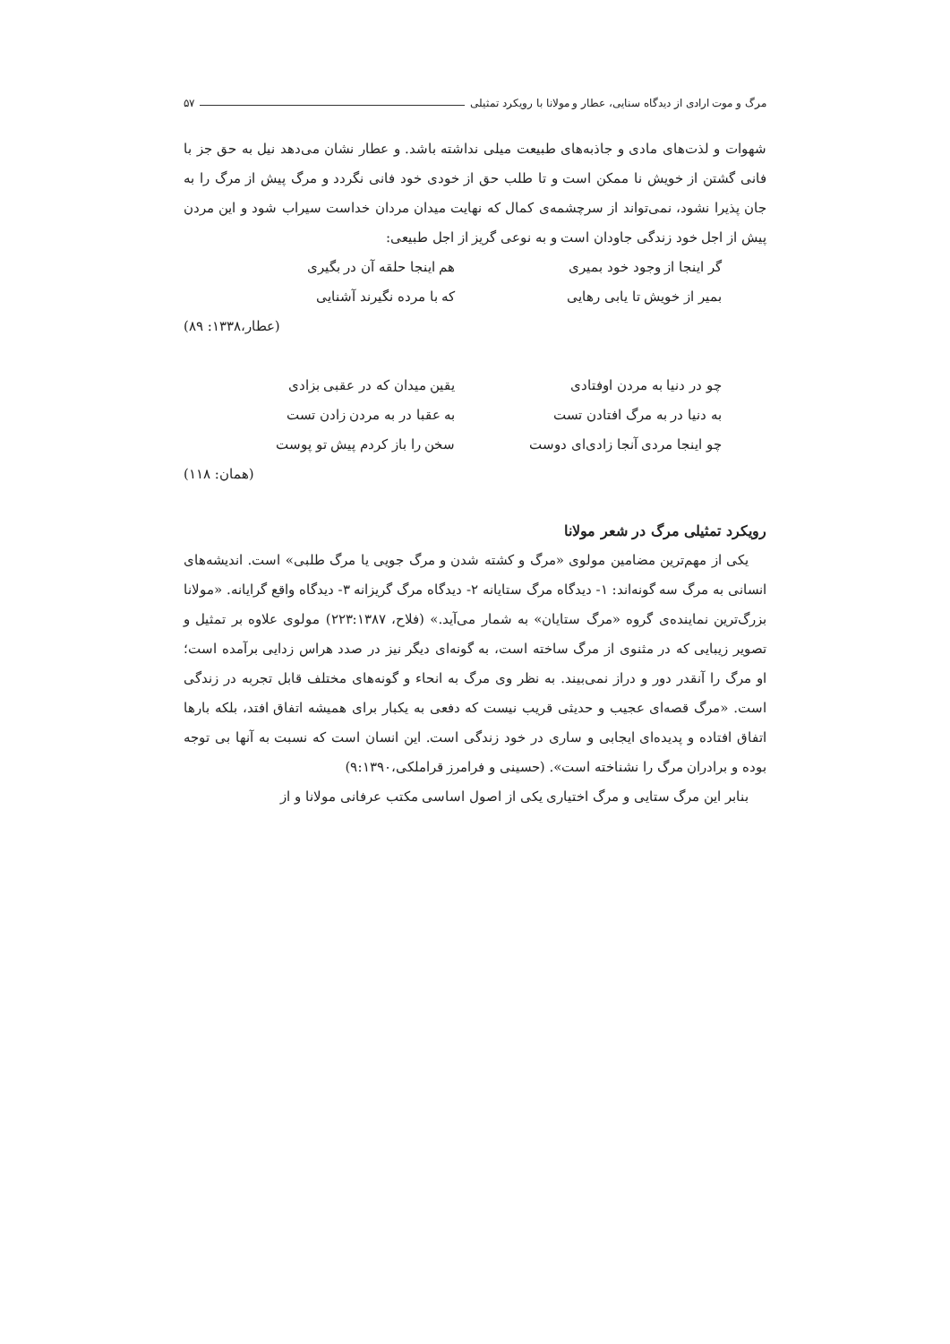مرگ و موت ارادی از دیدگاه سنایی، عطار و مولانا با رویکرد تمثیلی ۵۷
شهوات و لذت‌های مادی و جاذبه‌های طبیعت میلی نداشته باشد. و عطار نشان می‌دهد نیل به حق جز با فانی گشتن از خویش نا ممکن است و تا طلب حق از خودی خود فانی نگردد و مرگ پیش از مرگ را به جان پذیرا نشود، نمی‌تواند از سرچشمه‌ی کمال که نهایت میدان مردان خداست سیراب شود و این مردن پیش از اجل خود زندگی جاودان است و به نوعی گریز از اجل طبیعی:
گر اینجا از وجود خود بمیری هم اینجا حلقه آن در بگیری
بمیر از خویش تا یابی رهایی که با مرده نگیرند آشنایی
(عطار،۱۳۳۸: ۸۹)
چو در دنیا به مردن اوفتادی یقین میدان که در عقبی بزادی
به دنیا در به مرگ افتادن تست به عقبا در به مردن زادن تست
چو اینجا مردی آنجا زادی‌ای دوست سخن را باز کردم پیش تو پوست
(همان: ۱۱۸)
رویکرد تمثیلی مرگ در شعر مولانا
یکی از مهم‌ترین مضامین مولوی «مرگ و کشته شدن و مرگ جویی یا مرگ طلبی» است. اندیشه‌های انسانی به مرگ سه گونه‌اند: ۱- دیدگاه مرگ ستایانه ۲- دیدگاه مرگ گریزانه ۳- دیدگاه واقع گرایانه. «مولانا بزرگ‌ترین نماینده‌ی گروه «مرگ ستایان» به شمار می‌آید.» (فلاح، ۲۲۳:۱۳۸۷) مولوی علاوه بر تمثیل و تصویر زیبایی که در مثنوی از مرگ ساخته است، به گونه‌ای دیگر نیز در صدد هراس زدایی برآمده است؛ او مرگ را آنقدر دور و دراز نمی‌بیند. به نظر وی مرگ به انحاء و گونه‌های مختلف قابل تجربه در زندگی است. «مرگ قصه‌ای عجیب و حدیثی قریب نیست که دفعی به یکبار برای همیشه اتفاق افتد، بلکه بارها اتفاق افتاده و پدیده‌ای ایجابی و ساری در خود زندگی است. این انسان است که نسبت به آنها بی توجه بوده و برادران مرگ را نشناخته است». (حسینی و فرامرز قراملکی،۹:۱۳۹۰)
بنابر این مرگ ستایی و مرگ اختیاری یکی از اصول اساسی مکتب عرفانی مولانا و از